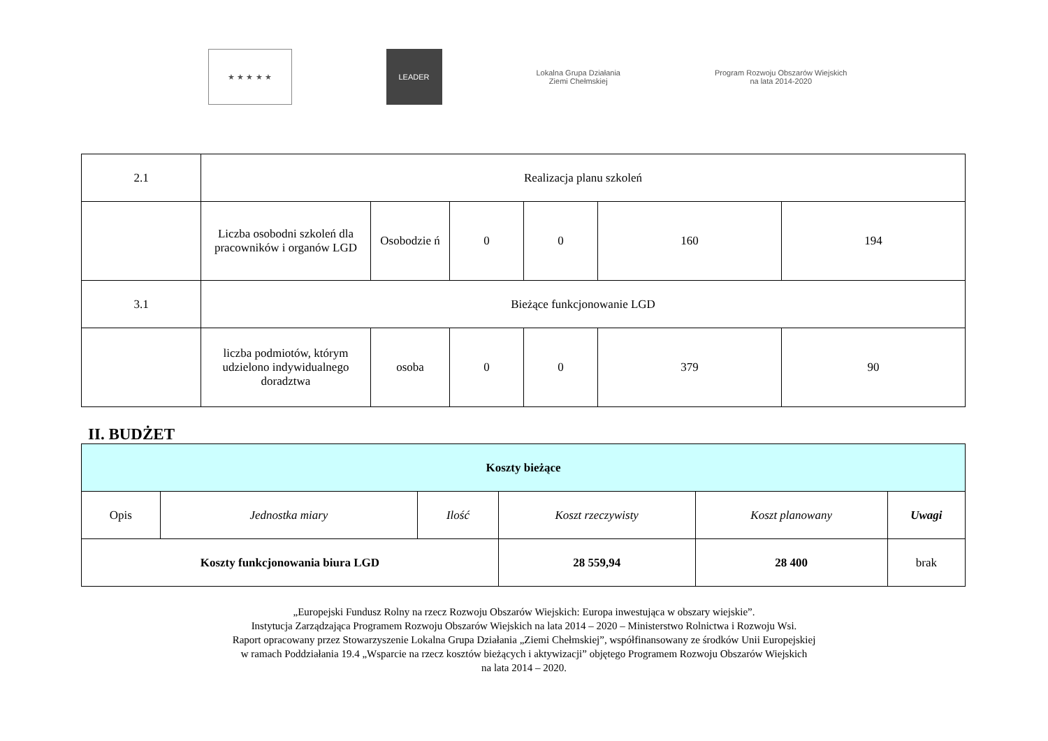★ ★ ★ ★ ★
LEADER
Lokalna Grupa Działania
Ziemi Chełmskiej
Program Rozwoju Obszarów Wiejskich
na lata 2014-2020
| 2.1 | Realizacja planu szkoleń | | | | | |
| | Liczba osobodni szkoleń dla pracowników i organów LGD | Osobodzie ń | 0 | 0 | 160 | 194 |
| 3.1 | Bieżące funkcjonowanie LGD | | | | | |
| | liczba podmiotów, którym udzielono indywidualnego doradztwa | osoba | 0 | 0 | 379 | 90 |
II. BUDŻET
| Koszty bieżące | | | | | |
| --- | --- | --- | --- | --- | --- |
| Opis | Jednostka miary | Ilość | Koszt rzeczywisty | Koszt planowany | Uwagi |
| Koszty funkcjonowania biura LGD | | | 28 559,94 | 28 400 | brak |
„Europejski Fundusz Rolny na rzecz Rozwoju Obszarów Wiejskich: Europa inwestująca w obszary wiejskie”.
Instytucja Zarządzająca Programem Rozwoju Obszarów Wiejskich na lata 2014 – 2020 – Ministerstwo Rolnictwa i Rozwoju Wsi.
Raport opracowany przez Stowarzyszenie Lokalna Grupa Działania „Ziemi Chełmskiej”, współfinansowany ze środków Unii Europejskiej
w ramach Poddziałania 19.4 „Wsparcie na rzecz kosztów bieżących i aktywizacji” objętego Programem Rozwoju Obszarów Wiejskich
na lata 2014 – 2020.